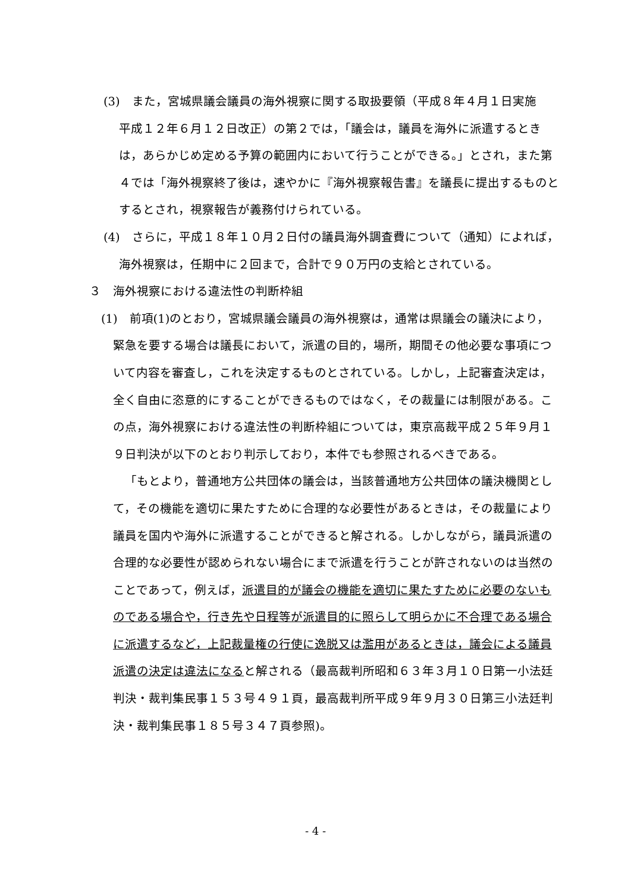(3)　また，宮城県議会議員の海外視察に関する取扱要領（平成８年４月１日実施　平成１２年６月１２日改正）の第２では，「議会は，議員を海外に派遣するときは，あらかじめ定める予算の範囲内において行うことができる。」とされ，また第４では「海外視察終了後は，速やかに『海外視察報告書』を議長に提出するものとするとされ，視察報告が義務付けられている。
(4)　さらに，平成１８年１０月２日付の議員海外調査費について（通知）によれば，海外視察は，任期中に２回まで，合計で９０万円の支給とされている。
３　海外視察における違法性の判断枠組
(1)　前項(1)のとおり，宮城県議会議員の海外視察は，通常は県議会の議決により，緊急を要する場合は議長において，派遣の目的，場所，期間その他必要な事項について内容を審査し，これを決定するものとされている。しかし，上記審査決定は，全く自由に恣意的にすることができるものではなく，その裁量には制限がある。この点，海外視察における違法性の判断枠組については，東京高裁平成２５年９月１９日判決が以下のとおり判示しており，本件でも参照されるべきである。
「もとより，普通地方公共団体の議会は，当該普通地方公共団体の議決機関として，その機能を適切に果たすために合理的な必要性があるときは，その裁量により議員を国内や海外に派遣することができると解される。しかしながら，議員派遣の合理的な必要性が認められない場合にまで派遣を行うことが許されないのは当然のことであって，例えば，派遣目的が議会の機能を適切に果たすために必要のないものである場合や，行き先や日程等が派遣目的に照らして明らかに不合理である場合に派遣するなど，上記裁量権の行使に逸脱又は濫用があるときは，議会による議員派遣の決定は違法になると解される（最高裁判所昭和６３年３月１０日第一小法廷判決・裁判集民事１５３号４９１頁，最高裁判所平成９年９月３０日第三小法廷判決・裁判集民事１８５号３４７頁参照)。
- 4 -